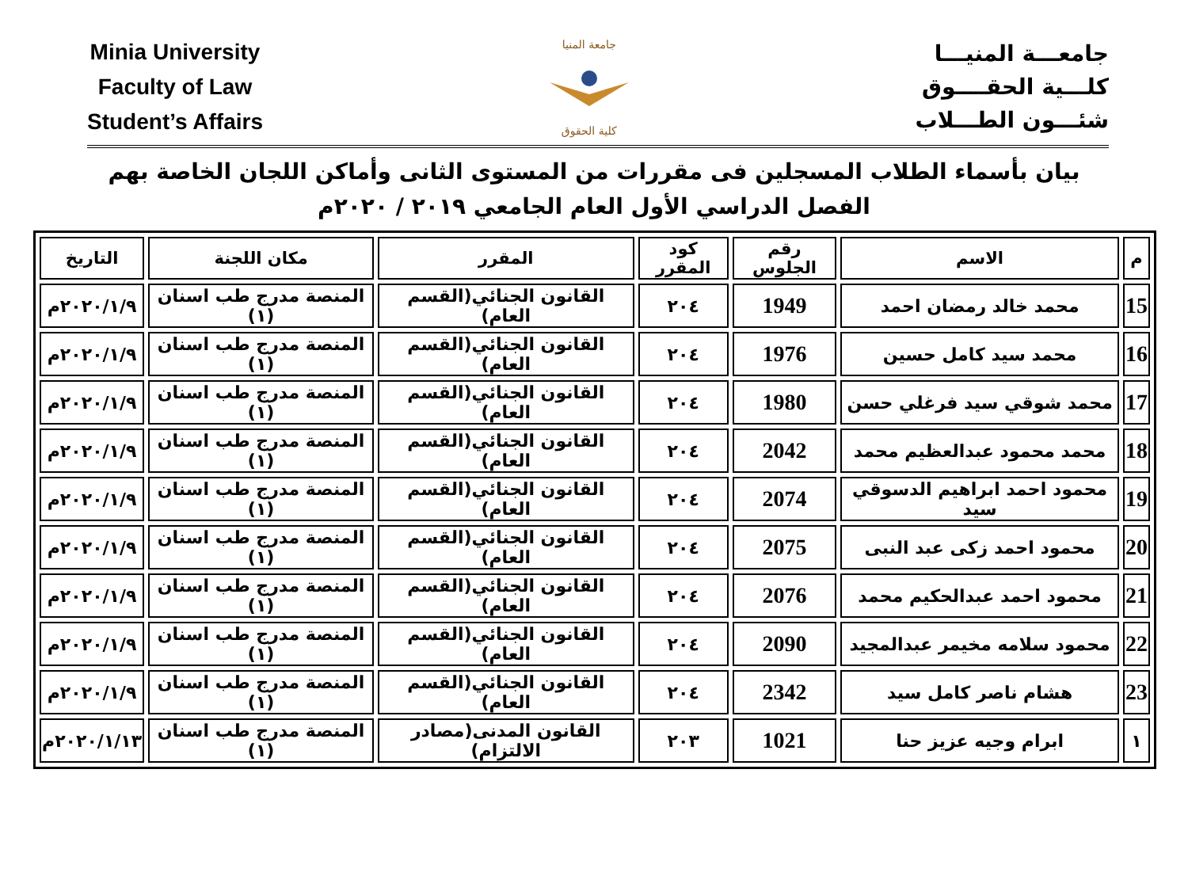Minia University
Faculty of Law
Student’s Affairs
جامعة المنيا
كلية الحقوق
جامعـــة المنيـــا
كلـــية الحقــــوق
شئـــون الطـــلاب
بيان بأسماء الطلاب المسجلين فى مقررات من المستوى الثانى وأماكن اللجان الخاصة بهم
الفصل الدراسي الأول العام الجامعي ٢٠١٩ / ٢٠٢٠م
| م | الاسم | رقم الجلوس | كود المقرر | المقرر | مكان اللجنة | التاريخ |
| --- | --- | --- | --- | --- | --- | --- |
| 15 | محمد خالد رمضان احمد | 1949 | ٢٠٤ | القانون الجنائي(القسم العام) | المنصة مدرج طب اسنان (١) | ٢٠٢٠/١/٩م |
| 16 | محمد سيد كامل حسين | 1976 | ٢٠٤ | القانون الجنائي(القسم العام) | المنصة مدرج طب اسنان (١) | ٢٠٢٠/١/٩م |
| 17 | محمد شوقي سيد فرغلي حسن | 1980 | ٢٠٤ | القانون الجنائي(القسم العام) | المنصة مدرج طب اسنان (١) | ٢٠٢٠/١/٩م |
| 18 | محمد محمود عبدالعظيم محمد | 2042 | ٢٠٤ | القانون الجنائي(القسم العام) | المنصة مدرج طب اسنان (١) | ٢٠٢٠/١/٩م |
| 19 | محمود احمد ابراهيم الدسوقي سيد | 2074 | ٢٠٤ | القانون الجنائي(القسم العام) | المنصة مدرج طب اسنان (١) | ٢٠٢٠/١/٩م |
| 20 | محمود احمد زكى عبد النبى | 2075 | ٢٠٤ | القانون الجنائي(القسم العام) | المنصة مدرج طب اسنان (١) | ٢٠٢٠/١/٩م |
| 21 | محمود احمد عبدالحكيم محمد | 2076 | ٢٠٤ | القانون الجنائي(القسم العام) | المنصة مدرج طب اسنان (١) | ٢٠٢٠/١/٩م |
| 22 | محمود سلامه مخيمر عبدالمجيد | 2090 | ٢٠٤ | القانون الجنائي(القسم العام) | المنصة مدرج طب اسنان (١) | ٢٠٢٠/١/٩م |
| 23 | هشام ناصر كامل سيد | 2342 | ٢٠٤ | القانون الجنائي(القسم العام) | المنصة مدرج طب اسنان (١) | ٢٠٢٠/١/٩م |
| ١ | ابرام وجيه عزيز حنا | 1021 | ٢٠٣ | القانون المدنى(مصادر الالتزام) | المنصة مدرج طب اسنان (١) | ٢٠٢٠/١/١٣م |